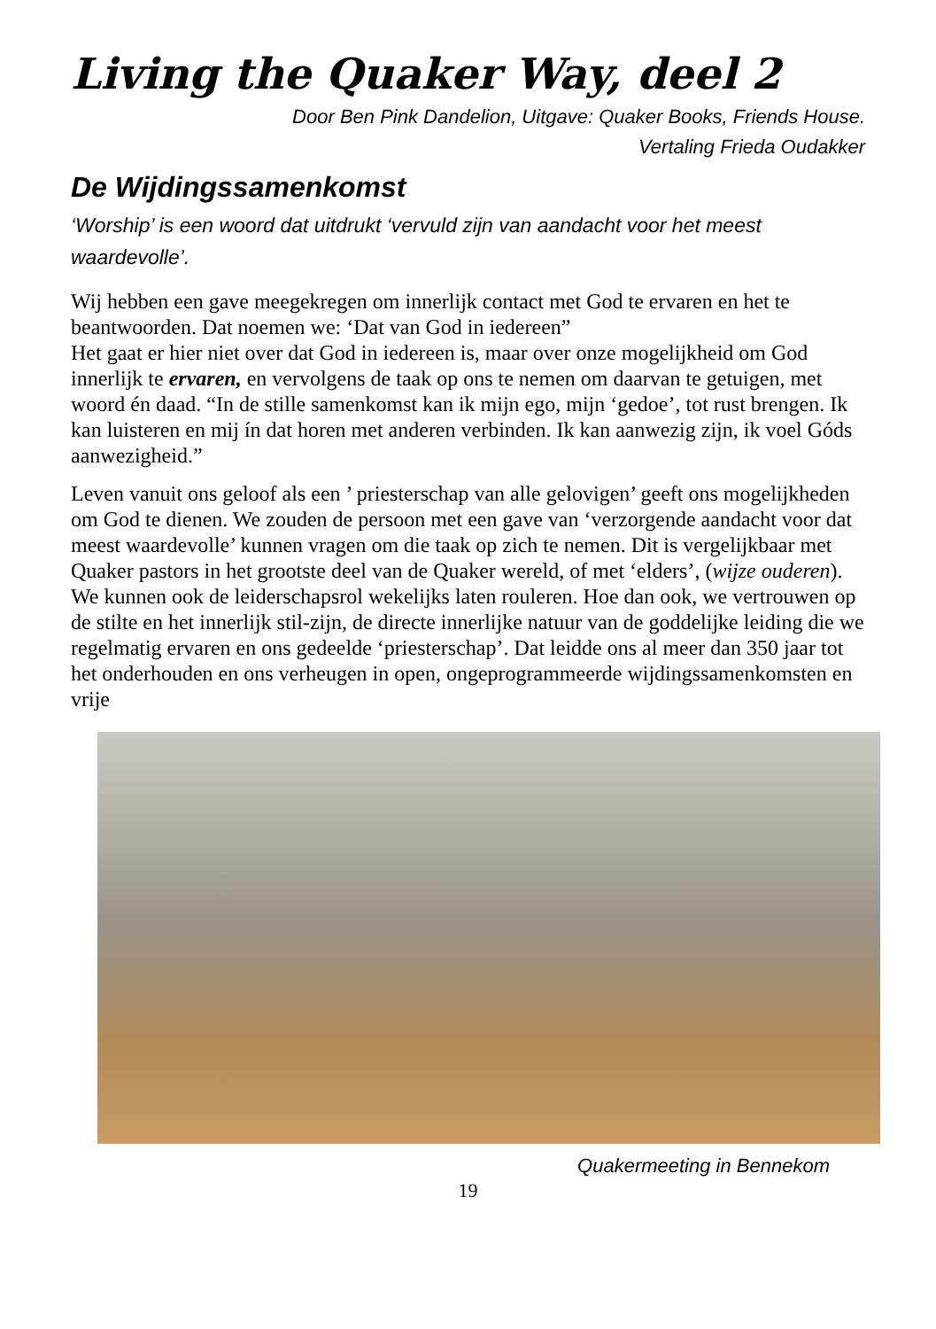Living the Quaker Way, deel 2
Door Ben Pink Dandelion, Uitgave: Quaker Books, Friends House.
Vertaling Frieda Oudakker
De Wijdingssamenkomst
‘Worship’ is een woord dat uitdrukt ‘vervuld zijn van aandacht voor het meest waardevolle’.
Wij hebben een gave meegekregen om innerlijk contact met God te ervaren en het te beantwoorden. Dat noemen we: ‘Dat van God in iedereen”
Het gaat er hier niet over dat God in iedereen is, maar over onze mogelijkheid om God innerlijk te ervaren, en vervolgens de taak op ons te nemen om daarvan te getuigen, met woord én daad. “In de stille samenkomst kan ik mijn ego, mijn ‘gedoe’, tot rust brengen. Ik kan luisteren en mij ín dat horen met anderen verbinden. Ik kan aanwezig zijn, ik voel Góds aanwezigheid.”
Leven vanuit ons geloof als een ’ priesterschap van alle gelovigen’ geeft ons mogelijkheden om God te dienen. We zouden de persoon met een gave van ‘verzorgende aandacht voor dat meest waardevolle’ kunnen vragen om die taak op zich te nemen. Dit is vergelijkbaar met Quaker pastors in het grootste deel van de Quaker wereld, of met ‘elders’, (wijze ouderen). We kunnen ook de leiderschapsrol wekelijks laten rouleren. Hoe dan ook, we vertrouwen op de stilte en het innerlijk stil-zijn, de directe innerlijke natuur van de goddelijke leiding die we regelmatig ervaren en ons gedeelde ‘priesterschap’. Dat leidde ons al meer dan 350 jaar tot het onderhouden en ons verheugen in open, ongeprogrammeerde wijdingssamenkomsten en vrije
Quakermeeting in Bennekom
19